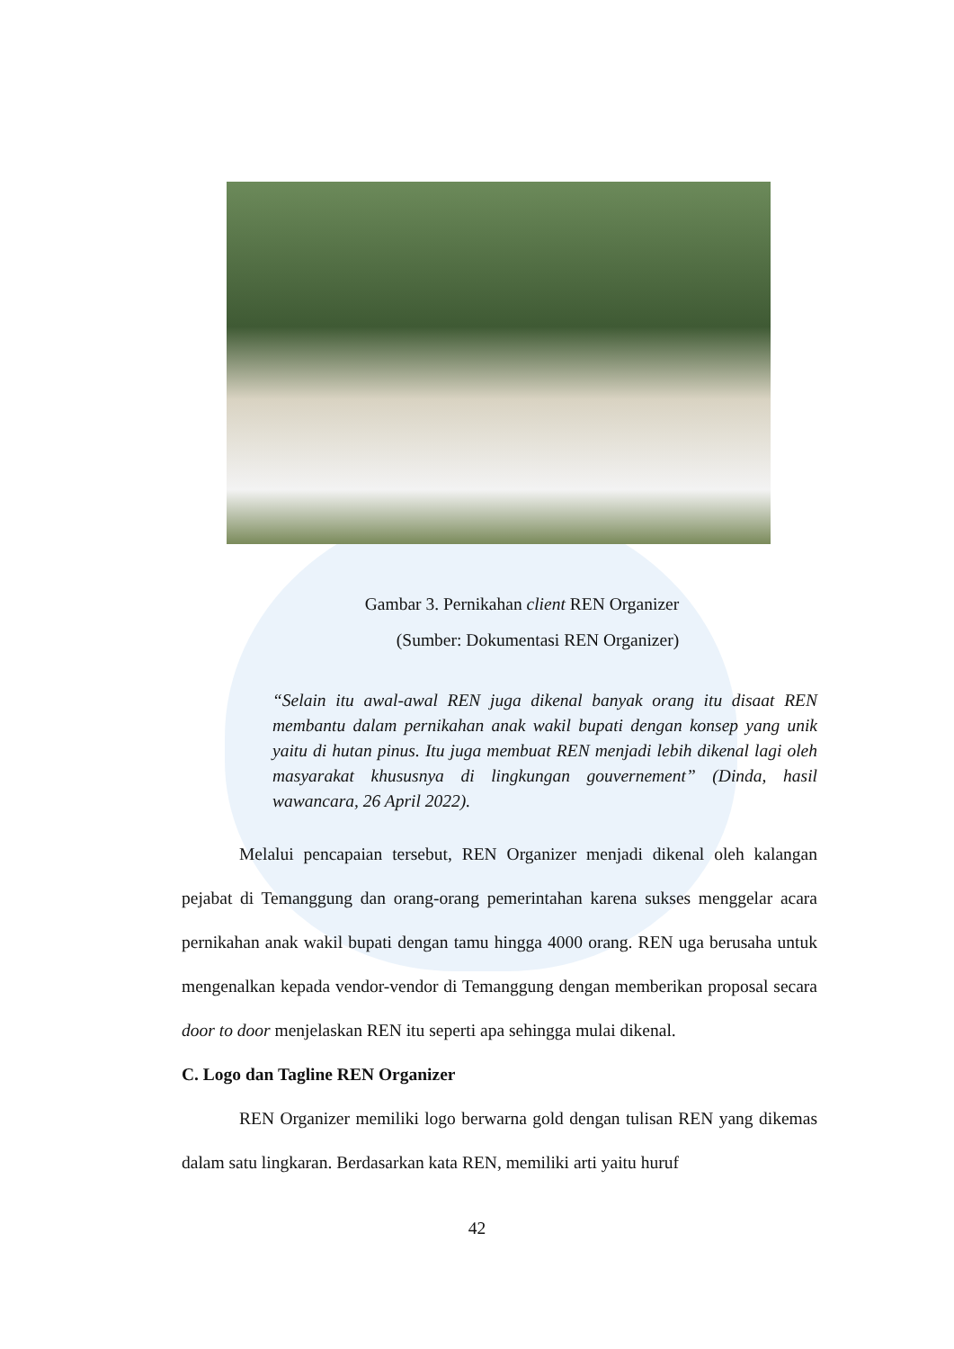Gambar 3. Pernikahan client REN Organizer
(Sumber: Dokumentasi REN Organizer)
“Selain itu awal-awal REN juga dikenal banyak orang itu disaat REN membantu dalam pernikahan anak wakil bupati dengan konsep yang unik yaitu di hutan pinus. Itu juga membuat REN menjadi lebih dikenal lagi oleh masyarakat khususnya di lingkungan gouvernement” (Dinda, hasil wawancara, 26 April 2022).
Melalui pencapaian tersebut, REN Organizer menjadi dikenal oleh kalangan pejabat di Temanggung dan orang-orang pemerintahan karena sukses menggelar acara pernikahan anak wakil bupati dengan tamu hingga 4000 orang. REN uga berusaha untuk mengenalkan kepada vendor-vendor di Temanggung dengan memberikan proposal secara door to door menjelaskan REN itu seperti apa sehingga mulai dikenal.
C. Logo dan Tagline REN Organizer
REN Organizer memiliki logo berwarna gold dengan tulisan REN yang dikemas dalam satu lingkaran. Berdasarkan kata REN, memiliki arti yaitu huruf
42